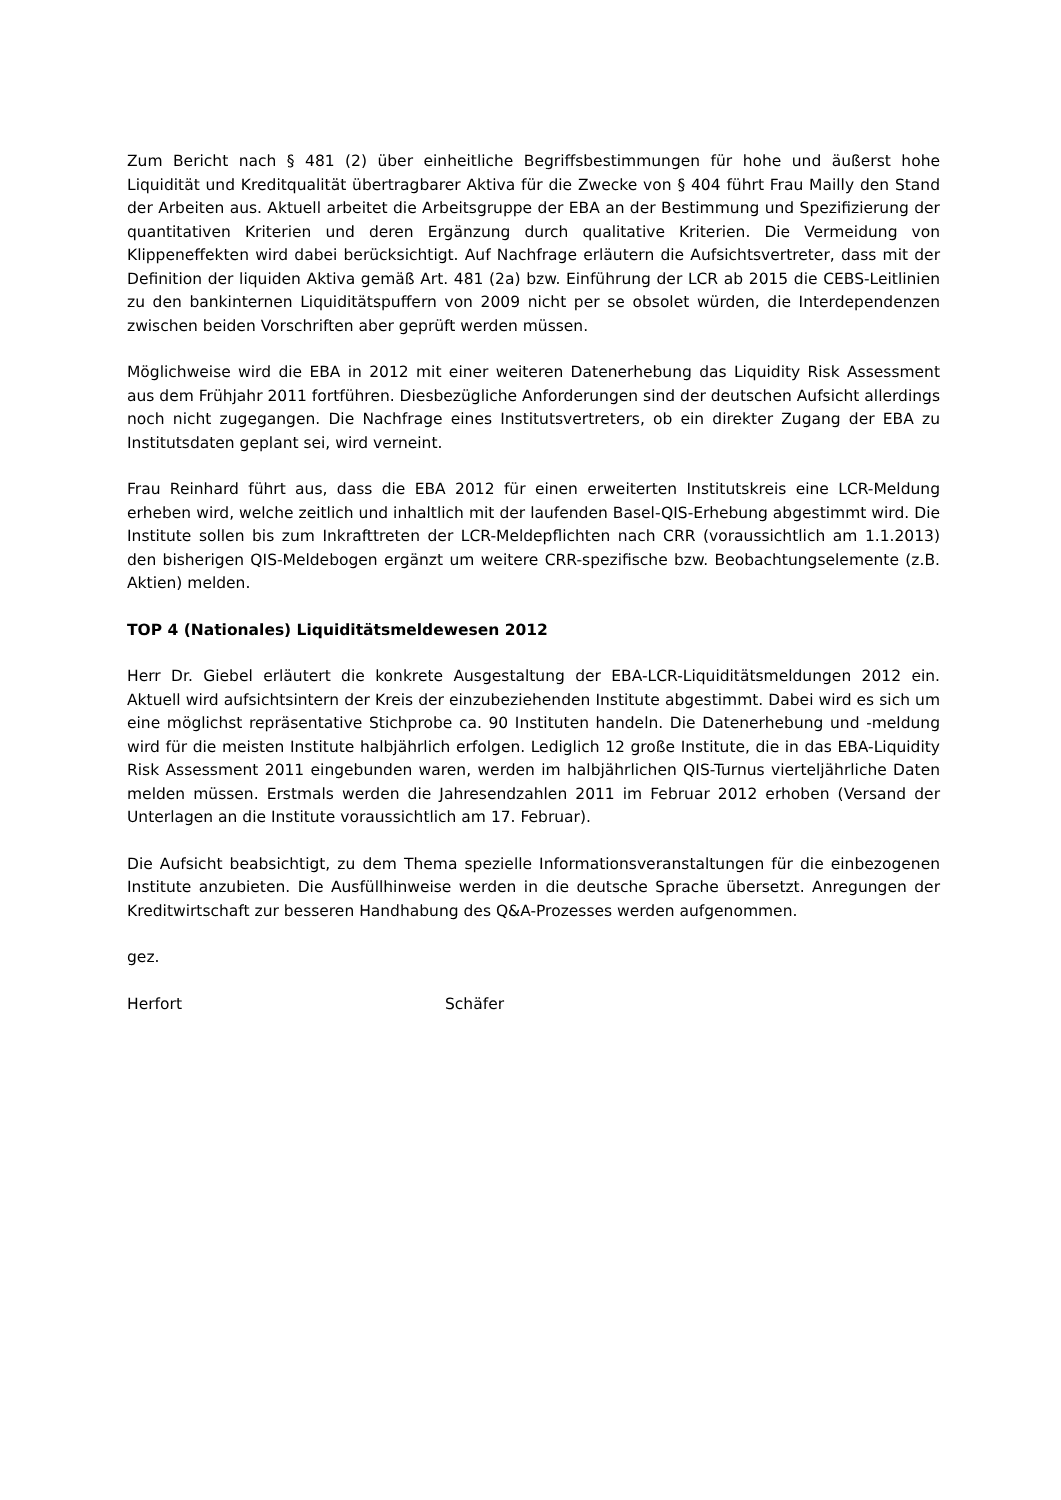Zum Bericht nach § 481 (2) über einheitliche Begriffsbestimmungen für hohe und äußerst hohe Liquidität und Kreditqualität übertragbarer Aktiva für die Zwecke von § 404 führt Frau Mailly den Stand der Arbeiten aus. Aktuell arbeitet die Arbeitsgruppe der EBA an der Bestimmung und Spezifizierung der quantitativen Kriterien und deren Ergänzung durch qualitative Kriterien. Die Vermeidung von Klippeneffekten wird dabei berücksichtigt. Auf Nachfrage erläutern die Aufsichtsvertreter, dass mit der Definition der liquiden Aktiva gemäß Art. 481 (2a) bzw. Einführung der LCR ab 2015 die CEBS-Leitlinien zu den bankinternen Liquiditätspuffern von 2009 nicht per se obsolet würden, die Interdependenzen zwischen beiden Vorschriften aber geprüft werden müssen.
Möglichweise wird die EBA in 2012 mit einer weiteren Datenerhebung das Liquidity Risk Assessment aus dem Frühjahr 2011 fortführen. Diesbezügliche Anforderungen sind der deutschen Aufsicht allerdings noch nicht zugegangen. Die Nachfrage eines Institutsvertreters, ob ein direkter Zugang der EBA zu Institutsdaten geplant sei, wird verneint.
Frau Reinhard führt aus, dass die EBA 2012 für einen erweiterten Institutskreis eine LCR-Meldung erheben wird, welche zeitlich und inhaltlich mit der laufenden Basel-QIS-Erhebung abgestimmt wird. Die Institute sollen bis zum Inkrafttreten der LCR-Meldepflichten nach CRR (voraussichtlich am 1.1.2013) den bisherigen QIS-Meldebogen ergänzt um weitere CRR-spezifische bzw. Beobachtungselemente (z.B. Aktien) melden.
TOP 4 (Nationales) Liquiditätsmeldewesen 2012
Herr Dr. Giebel erläutert die konkrete Ausgestaltung der EBA-LCR-Liquiditätsmeldungen 2012 ein. Aktuell wird aufsichtsintern der Kreis der einzubeziehenden Institute abgestimmt. Dabei wird es sich um eine möglichst repräsentative Stichprobe ca. 90 Instituten handeln. Die Datenerhebung und -meldung wird für die meisten Institute halbjährlich erfolgen. Lediglich 12 große Institute, die in das EBA-Liquidity Risk Assessment 2011 eingebunden waren, werden im halbjährlichen QIS-Turnus vierteljährliche Daten melden müssen. Erstmals werden die Jahresendzahlen 2011 im Februar 2012 erhoben (Versand der Unterlagen an die Institute voraussichtlich am 17. Februar).
Die Aufsicht beabsichtigt, zu dem Thema spezielle Informationsveranstaltungen für die einbezogenen Institute anzubieten. Die Ausfüllhinweise werden in die deutsche Sprache übersetzt. Anregungen der Kreditwirtschaft zur besseren Handhabung des Q&A-Prozesses werden aufgenommen.
gez.
Herfort Schäfer